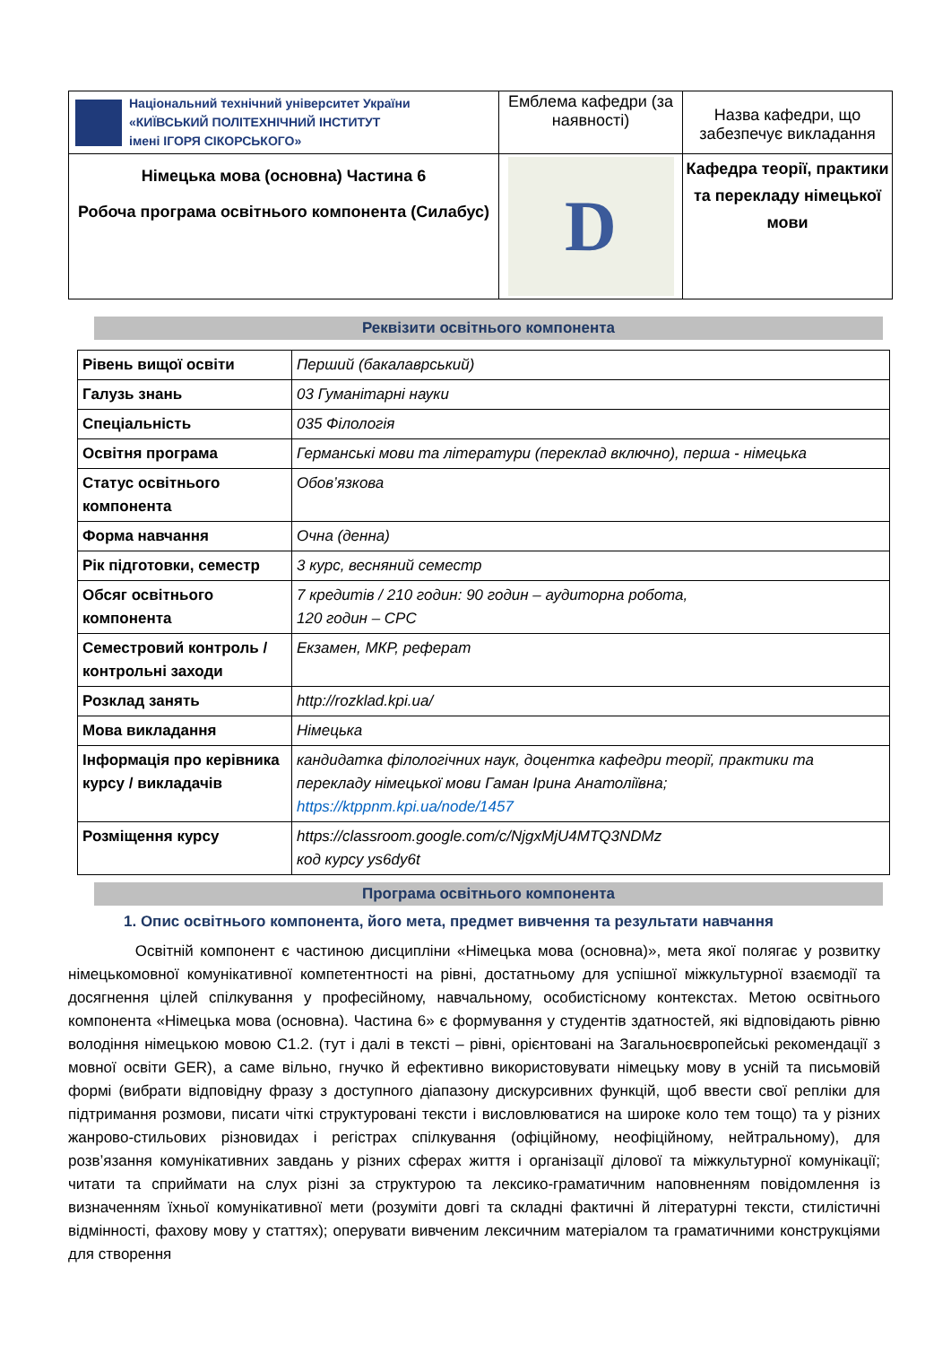| Національний технічний університет України «КИЇВСЬКИЙ ПОЛІТЕХНІЧНИЙ ІНСТИТУТ імені ІГОРЯ СІКОРСЬКОГО» | Емблема кафедри (за наявності) | Назва кафедри, що забезпечує викладання |
| Німецька мова (основна) Частина 6 Робоча програма освітнього компонента (Силабус) | D | Кафедра теорії, практики та перекладу німецької мови |
Реквізити освітнього компонента
| Рівень вищої освіти | Перший (бакалаврський) |
| Галузь знань | 03 Гуманітарні науки |
| Спеціальність | 035 Філологія |
| Освітня програма | Германські мови та літератури (переклад включно), перша - німецька |
| Статус освітнього компонента | Обов’язкова |
| Форма навчання | Очна (денна) |
| Рік підготовки, семестр | 3 курс, весняний семестр |
| Обсяг освітнього компонента | 7 кредитів / 210 годин: 90 годин – аудиторна робота, 120 годин – СРС |
| Семестровий контроль / контрольні заходи | Екзамен, МКР, реферат |
| Розклад занять | http://rozklad.kpi.ua/ |
| Мова викладання | Німецька |
| Інформація про керівника курсу / викладачів | кандидатка філологічних наук, доцентка кафедри теорії, практики та перекладу німецької мови Гаман Ірина Анатоліївна; https://ktppnm.kpi.ua/node/1457 |
| Розміщення курсу | https://classroom.google.com/c/NjgxMjU4MTQ3NDMz код курсу ys6dy6t |
Програма освітнього компонента
1. Опис освітнього компонента, його мета, предмет вивчення та результати навчання
Освітній компонент є частиною дисципліни «Німецька мова (основна)», мета якої полягає у розвитку німецькомовної комунікативної компетентності на рівні, достатньому для успішної міжкультурної взаємодії та досягнення цілей спілкування у професійному, навчальному, особистісному контекстах. Метою освітнього компонента «Німецька мова (основна). Частина 6» є формування у студентів здатностей, які відповідають рівню володіння німецькою мовою С1.2. (тут і далі в тексті – рівні, орієнтовані на Загальноєвропейські рекомендації з мовної освіти GER), а саме вільно, гнучко й ефективно використовувати німецьку мову в усній та письмовій формі (вибрати відповідну фразу з доступного діапазону дискурсивних функцій, щоб ввести свої репліки для підтримання розмови, писати чіткі структуровані тексти і висловлюватися на широке коло тем тощо) та у різних жанрово-стильових різновидах і регістрах спілкування (офіційному, неофіційному, нейтральному), для розв’язання комунікативних завдань у різних сферах життя і організації ділової та міжкультурної комунікації; читати та сприймати на слух різні за структурою та лексико-граматичним наповненням повідомлення із визначенням їхньої комунікативної мети (розуміти довгі та складні фактичні й літературні тексти, стилістичні відмінності, фахову мову у статтях); оперувати вивченим лексичним матеріалом та граматичними конструкціями для створення